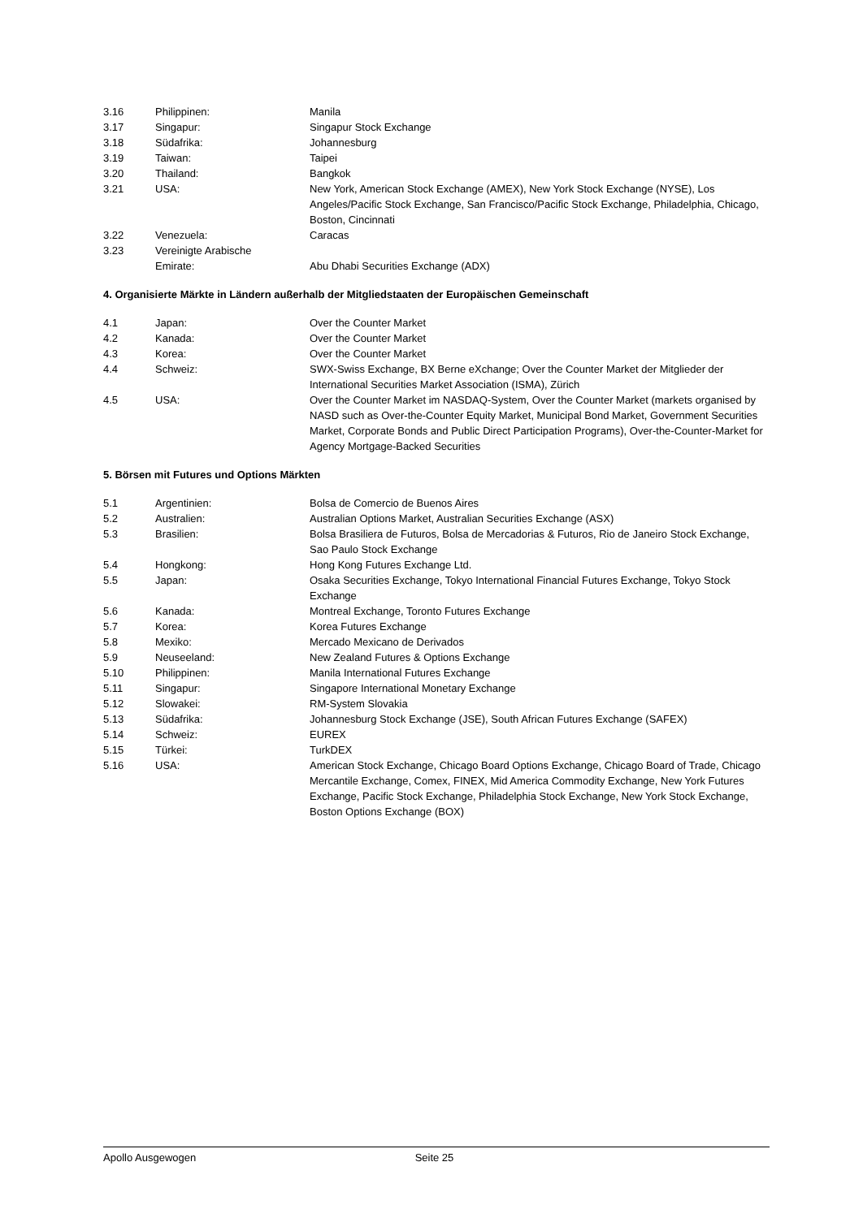| 3.16 | Philippinen: | Manila |
| 3.17 | Singapur: | Singapur Stock Exchange |
| 3.18 | Südafrika: | Johannesburg |
| 3.19 | Taiwan: | Taipei |
| 3.20 | Thailand: | Bangkok |
| 3.21 | USA: | New York, American Stock Exchange (AMEX), New York Stock Exchange (NYSE), Los Angeles/Pacific Stock Exchange, San Francisco/Pacific Stock Exchange, Philadelphia, Chicago, Boston, Cincinnati |
| 3.22 | Venezuela: | Caracas |
| 3.23 | Vereinigte Arabische Emirate: | Abu Dhabi Securities Exchange (ADX) |
4. Organisierte Märkte in Ländern außerhalb der Mitgliedstaaten der Europäischen Gemeinschaft
| 4.1 | Japan: | Over the Counter Market |
| 4.2 | Kanada: | Over the Counter Market |
| 4.3 | Korea: | Over the Counter Market |
| 4.4 | Schweiz: | SWX-Swiss Exchange, BX Berne eXchange; Over the Counter Market der Mitglieder der International Securities Market Association (ISMA), Zürich |
| 4.5 | USA: | Over the Counter Market im NASDAQ-System, Over the Counter Market (markets organised by NASD such as Over-the-Counter Equity Market, Municipal Bond Market, Government Securities Market, Corporate Bonds and Public Direct Participation Programs), Over-the-Counter-Market for Agency Mortgage-Backed Securities |
5. Börsen mit Futures und Options Märkten
| 5.1 | Argentinien: | Bolsa de Comercio de Buenos Aires |
| 5.2 | Australien: | Australian Options Market, Australian Securities Exchange (ASX) |
| 5.3 | Brasilien: | Bolsa Brasiliera de Futuros, Bolsa de Mercadorias & Futuros, Rio de Janeiro Stock Exchange, Sao Paulo Stock Exchange |
| 5.4 | Hongkong: | Hong Kong Futures Exchange Ltd. |
| 5.5 | Japan: | Osaka Securities Exchange, Tokyo International Financial Futures Exchange, Tokyo Stock Exchange |
| 5.6 | Kanada: | Montreal Exchange, Toronto Futures Exchange |
| 5.7 | Korea: | Korea Futures Exchange |
| 5.8 | Mexiko: | Mercado Mexicano de Derivados |
| 5.9 | Neuseeland: | New Zealand Futures & Options Exchange |
| 5.10 | Philippinen: | Manila International Futures Exchange |
| 5.11 | Singapur: | Singapore International Monetary Exchange |
| 5.12 | Slowakei: | RM-System Slovakia |
| 5.13 | Südafrika: | Johannesburg Stock Exchange (JSE), South African Futures Exchange (SAFEX) |
| 5.14 | Schweiz: | EUREX |
| 5.15 | Türkei: | TurkDEX |
| 5.16 | USA: | American Stock Exchange, Chicago Board Options Exchange, Chicago Board of Trade, Chicago Mercantile Exchange, Comex, FINEX, Mid America Commodity Exchange, New York Futures Exchange, Pacific Stock Exchange, Philadelphia Stock Exchange, New York Stock Exchange, Boston Options Exchange (BOX) |
Apollo Ausgewogen Seite 25